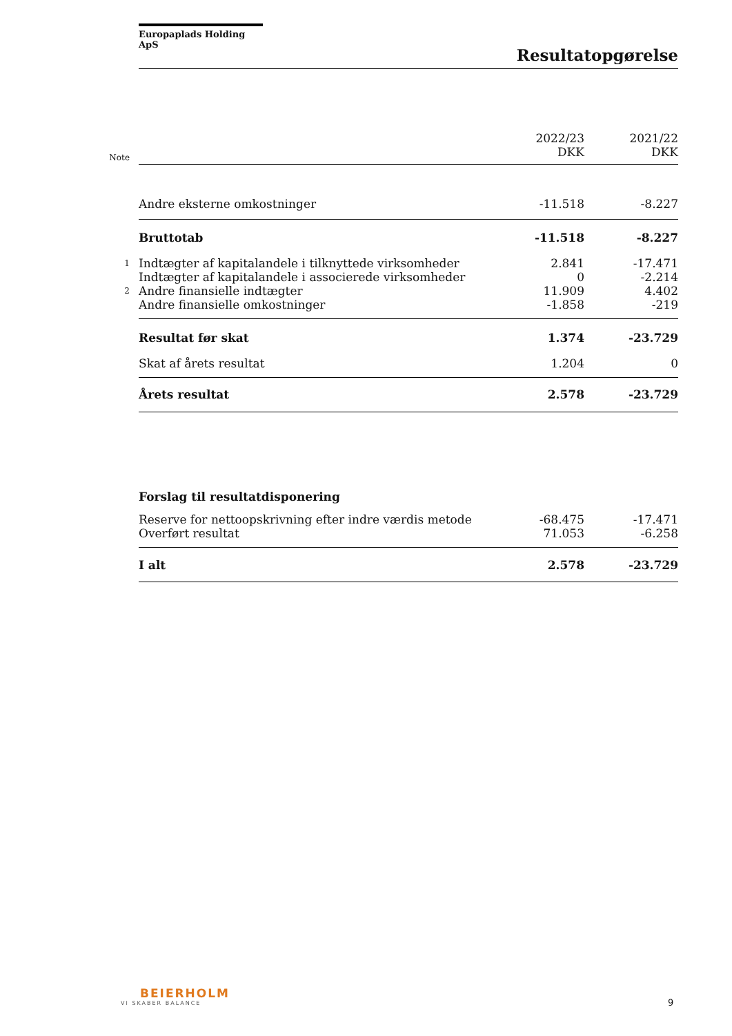Europaplads Holding ApS
Resultatopgørelse
| Note | | 2022/23 DKK | 2021/22 DKK |
| | Andre eksterne omkostninger | -11.518 | -8.227 |
| | Bruttotab | -11.518 | -8.227 |
| 1 | Indtægter af kapitalandele i tilknyttede virksomheder | 2.841 | -17.471 |
| | Indtægter af kapitalandele i associerede virksomheder | 0 | -2.214 |
| 2 | Andre finansielle indtægter | 11.909 | 4.402 |
| | Andre finansielle omkostninger | -1.858 | -219 |
| | Resultat før skat | 1.374 | -23.729 |
| | Skat af årets resultat | 1.204 | 0 |
| | Årets resultat | 2.578 | -23.729 |
| | Forslag til resultatdisponering | | |
| | Reserve for nettoopskrivning efter indre værdis metode | -68.475 | -17.471 |
| | Overført resultat | 71.053 | -6.258 |
| | I alt | 2.578 | -23.729 |
BEIERHOLM
VI SKABER BALANCE
9